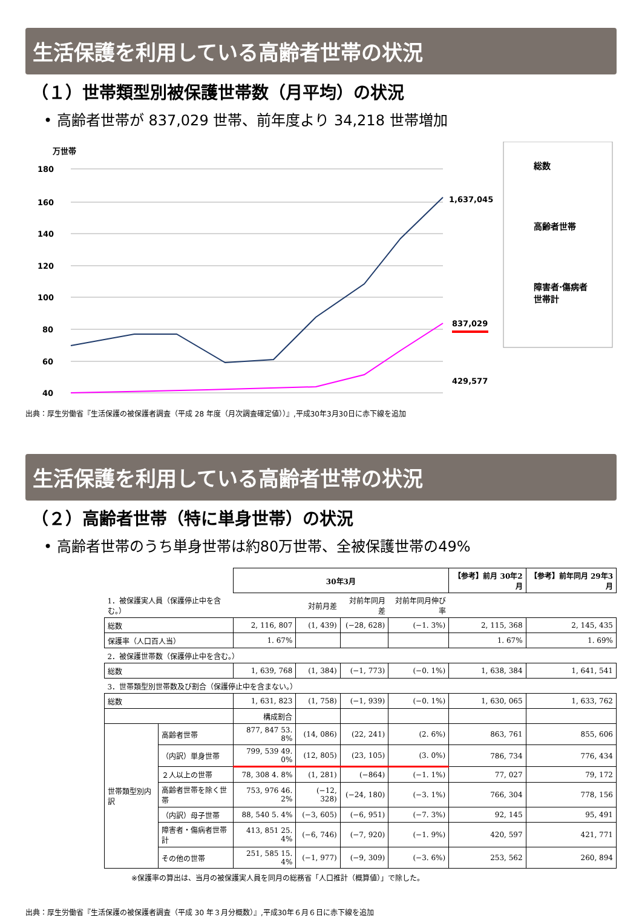生活保護を利用している高齢者世帯の状況
（１）世帯類型別被保護世帯数（月平均）の状況
• 高齢者世帯が 837,029 世帯、前年度より 34,218 世帯増加
万世帯
180
160
140
120
100
80
60
40
1,637,045
837,029
429,577
総数
高齢者世帯
障害者·傷病者
世帯計
出典：厚生労働省『生活保護の被保護者調査（平成 28 年度（月次調査確定値））』,平成30年3月30日に赤下線を追加
生活保護を利用している高齢者世帯の状況
（２）高齢者世帯（特に単身世帯）の状況
• 高齢者世帯のうち単身世帯は約80万世帯、全被保護世帯の49%
| | | 30年3月 | | | | 【参考】前月 30年2月 | 【参考】前年同月 29年3月 |
| 1．被保護実人員（保護停止中を含む。） | | | 対前月差 | 対前年同月差 | 対前年同月伸び率 | | |
| 総数 | | 2, 116, 807 | (1, 439) | (−28, 628) | (−1. 3%) | 2, 115, 368 | 2, 145, 435 |
| 保護率（人口百人当） | | 1. 67% | | | | 1. 67% | 1. 69% |
| 2．被保護世帯数（保護停止中を含む。） | | | | | | | |
| 総数 | | 1, 639, 768 | (1, 384) | (−1, 773) | (−0. 1%) | 1, 638, 384 | 1, 641, 541 |
| 3．世帯類型別世帯数及び割合（保護停止中を含まない。） | | | | | | | |
| 総数 | | 1, 631, 823 | (1, 758) | (−1, 939) | (−0. 1%) | 1, 630, 065 | 1, 633, 762 |
| | | 構成割合 | | | | | |
| 世帯類型別内訳 | 高齢者世帯 | 877, 847 53. 8% | (14, 086) | (22, 241) | (2. 6%) | 863, 761 | 855, 606 |
| | （内訳）単身世帯 | 799, 539 49. 0% | (12, 805) | (23, 105) | (3. 0%) | 786, 734 | 776, 434 |
| | ２人以上の世帯 | 78, 308 4. 8% | (1, 281) | (−864) | (−1. 1%) | 77, 027 | 79, 172 |
| | 高齢者世帯を除く世帯 | 753, 976 46. 2% | (−12, 328) | (−24, 180) | (−3. 1%) | 766, 304 | 778, 156 |
| | （内訳）母子世帯 | 88, 540 5. 4% | (−3, 605) | (−6, 951) | (−7. 3%) | 92, 145 | 95, 491 |
| | 障害者・傷病者世帯計 | 413, 851 25. 4% | (−6, 746) | (−7, 920) | (−1. 9%) | 420, 597 | 421, 771 |
| | その他の世帯 | 251, 585 15. 4% | (−1, 977) | (−9, 309) | (−3. 6%) | 253, 562 | 260, 894 |
※保護率の算出は、当月の被保護実人員を同月の総務省「人口推計（概算値）」で除した。
出典：厚生労働省『生活保護の被保護者調査（平成 30 年３月分概数）』,平成30年６月６日に赤下線を追加